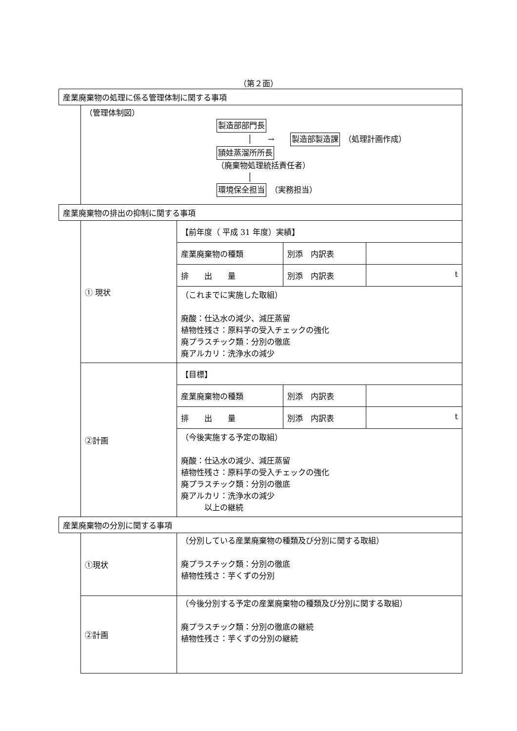（第２面）
| 産業廃棄物の処理に係る管理体制に関する事項 | | |
| | （管理体制図） 製造部部門長 │ → 製造部製造課 （処理計画作成） 頴娃蒸溜所所長 （廃棄物処理統括責任者） │ 環境保全担当 （実務担当） | |
| 産業廃棄物の排出の抑制に関する事項 | | |
| | ① 現状 | / 【前年度（ 平成 31 年度）実績】 / / / / 産業廃棄物の種類 / 別添 内訳表 / / / 排 出 量 / 別添 内訳表 / t / （これまでに実施した取組） 廃酸：仕込水の減少、減圧蒸留 植物性残さ：原料芋の受入チェックの強化 廃プラスチック類：分別の徹底 廃アルカリ：洗浄水の減少 |
| | ②計画 | / 【目標】 / / / / 産業廃棄物の種類 / 別添 内訳表 / / / 排 出 量 / 別添 内訳表 / t / （今後実施する予定の取組） 廃酸：仕込水の減少、減圧蒸留 植物性残さ：原料芋の受入チェックの強化 廃プラスチック類：分別の徹底 廃アルカリ：洗浄水の減少 以上の継続 |
| 産業廃棄物の分別に関する事項 | | |
| | ①現状 | （分別している産業廃棄物の種類及び分別に関する取組） 廃プラスチック類：分別の徹底 植物性残さ：芋くずの分別 |
| | ②計画 | （今後分別する予定の産業廃棄物の種類及び分別に関する取組） 廃プラスチック類：分別の徹底の継続 植物性残さ：芋くずの分別の継続 |